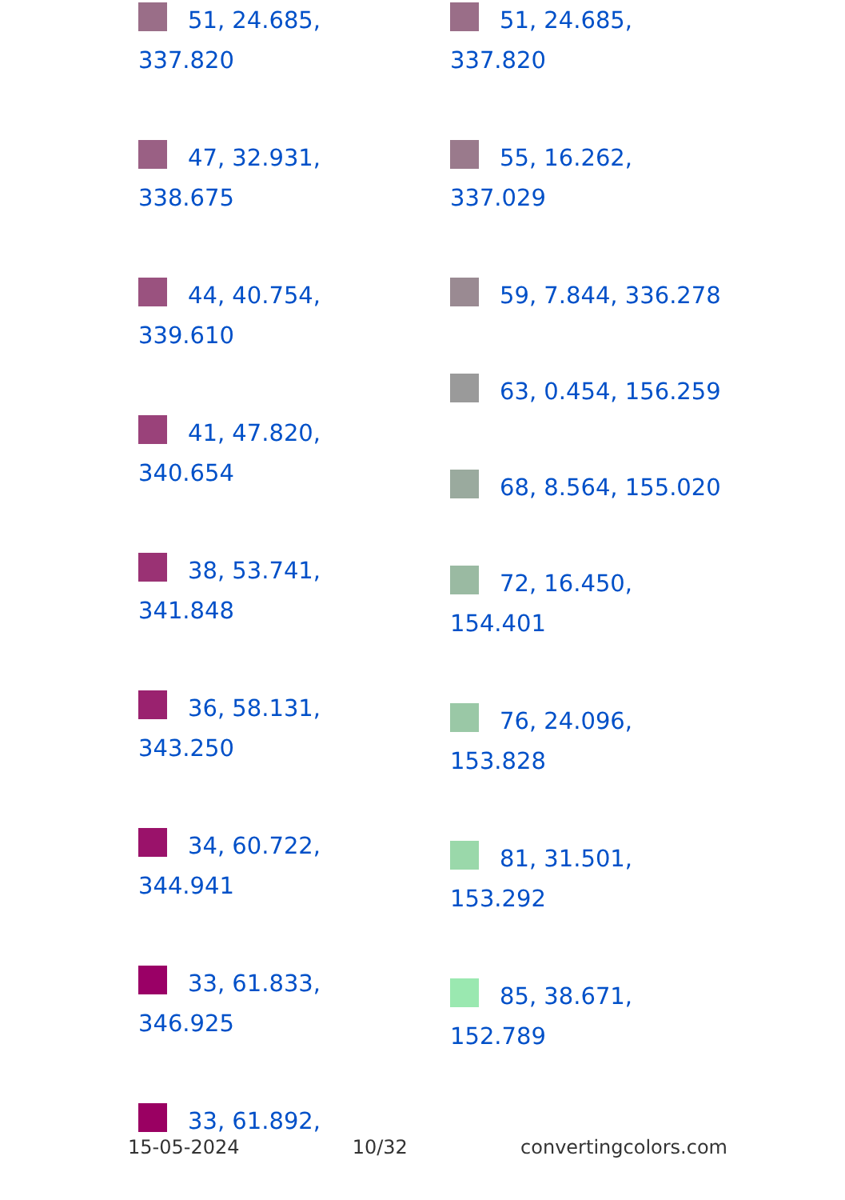51, 24.685, 337.820
47, 32.931, 338.675
44, 40.754, 339.610
41, 47.820, 340.654
38, 53.741, 341.848
36, 58.131, 343.250
34, 60.722, 344.941
33, 61.833, 346.925
33, 61.892,
51, 24.685, 337.820
55, 16.262, 337.029
59, 7.844, 336.278
63, 0.454, 156.259
68, 8.564, 155.020
72, 16.450, 154.401
76, 24.096, 153.828
81, 31.501, 153.292
85, 38.671, 152.789
15-05-2024 10/32 convertingcolors.com